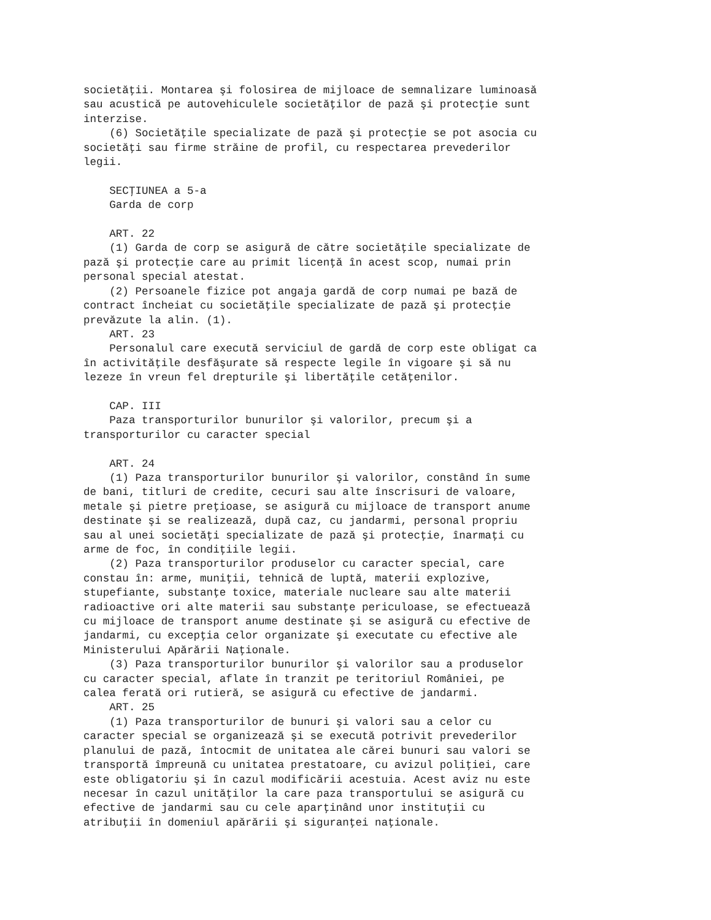societăţii. Montarea şi folosirea de mijloace de semnalizare luminoasă
sau acustică pe autovehiculele societăţilor de pază şi protecţie sunt
interzise.
    (6) Societăţile specializate de pază şi protecţie se pot asocia cu
societăţi sau firme străine de profil, cu respectarea prevederilor
legii.

    SECŢIUNEA a 5-a
    Garda de corp

    ART. 22
    (1) Garda de corp se asigură de către societăţile specializate de
pază şi protecţie care au primit licenţă în acest scop, numai prin
personal special atestat.
    (2) Persoanele fizice pot angaja gardă de corp numai pe bază de
contract încheiat cu societăţile specializate de pază şi protecţie
prevăzute la alin. (1).
    ART. 23
    Personalul care execută serviciul de gardă de corp este obligat ca
în activităţile desfăşurate să respecte legile în vigoare şi să nu
lezeze în vreun fel drepturile şi libertăţile cetăţenilor.

    CAP. III
    Paza transporturilor bunurilor şi valorilor, precum şi a
transporturilor cu caracter special

    ART. 24
    (1) Paza transporturilor bunurilor şi valorilor, constând în sume
de bani, titluri de credite, cecuri sau alte înscrisuri de valoare,
metale şi pietre preţioase, se asigură cu mijloace de transport anume
destinate şi se realizează, după caz, cu jandarmi, personal propriu
sau al unei societăţi specializate de pază şi protecţie, înarmaţi cu
arme de foc, în condiţiile legii.
    (2) Paza transporturilor produselor cu caracter special, care
constau în: arme, muniţii, tehnică de luptă, materii explozive,
stupefiante, substanţe toxice, materiale nucleare sau alte materii
radioactive ori alte materii sau substanţe periculoase, se efectuează
cu mijloace de transport anume destinate şi se asigură cu efective de
jandarmi, cu excepţia celor organizate şi executate cu efective ale
Ministerului Apărării Naţionale.
    (3) Paza transporturilor bunurilor şi valorilor sau a produselor
cu caracter special, aflate în tranzit pe teritoriul României, pe
calea ferată ori rutieră, se asigură cu efective de jandarmi.
    ART. 25
    (1) Paza transporturilor de bunuri şi valori sau a celor cu
caracter special se organizează şi se execută potrivit prevederilor
planului de pază, întocmit de unitatea ale cărei bunuri sau valori se
transportă împreună cu unitatea prestatoare, cu avizul poliţiei, care
este obligatoriu şi în cazul modificării acestuia. Acest aviz nu este
necesar în cazul unităţilor la care paza transportului se asigură cu
efective de jandarmi sau cu cele aparţinând unor instituţii cu
atribuţii în domeniul apărării şi siguranţei naţionale.